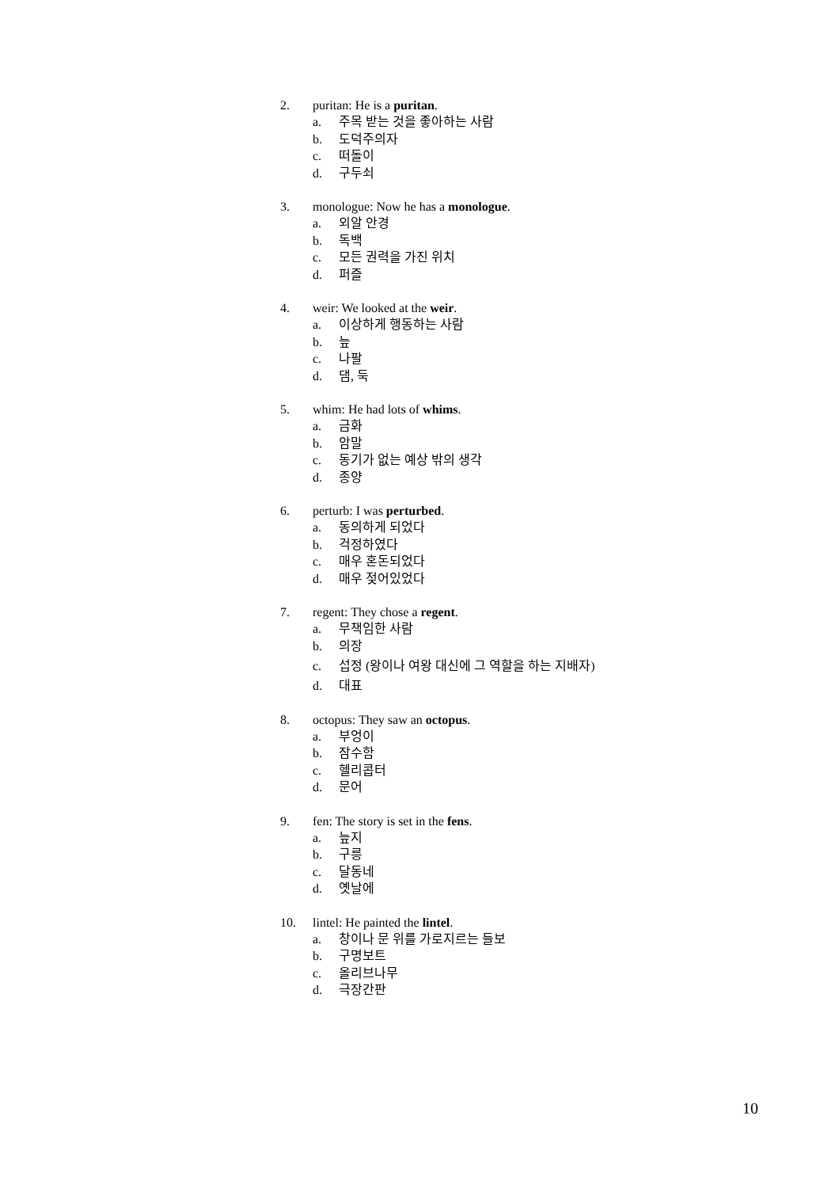2. puritan: He is a puritan.
a. 주목 받는 것을 좋아하는 사람
b. 도덕주의자
c. 떠돌이
d. 구두쇠
3. monologue: Now he has a monologue.
a. 외알 안경
b. 독백
c. 모든 권력을 가진 위치
d. 퍼즐
4. weir: We looked at the weir.
a. 이상하게 행동하는 사람
b. 늪
c. 나팔
d. 댐, 둑
5. whim: He had lots of whims.
a. 금화
b. 암말
c. 동기가 없는 예상 밖의 생각
d. 종양
6. perturb: I was perturbed.
a. 동의하게 되었다
b. 걱정하였다
c. 매우 혼돈되었다
d. 매우 젖어있었다
7. regent: They chose a regent.
a. 무책임한 사람
b. 의장
c. 섭정 (왕이나 여왕 대신에 그 역할을 하는 지배자)
d. 대표
8. octopus: They saw an octopus.
a. 부엉이
b. 잠수함
c. 헬리콥터
d. 문어
9. fen: The story is set in the fens.
a. 늪지
b. 구릉
c. 달동네
d. 옛날에
10. lintel: He painted the lintel.
a. 창이나 문 위를 가로지르는 들보
b. 구명보트
c. 올리브나무
d. 극장간판
10